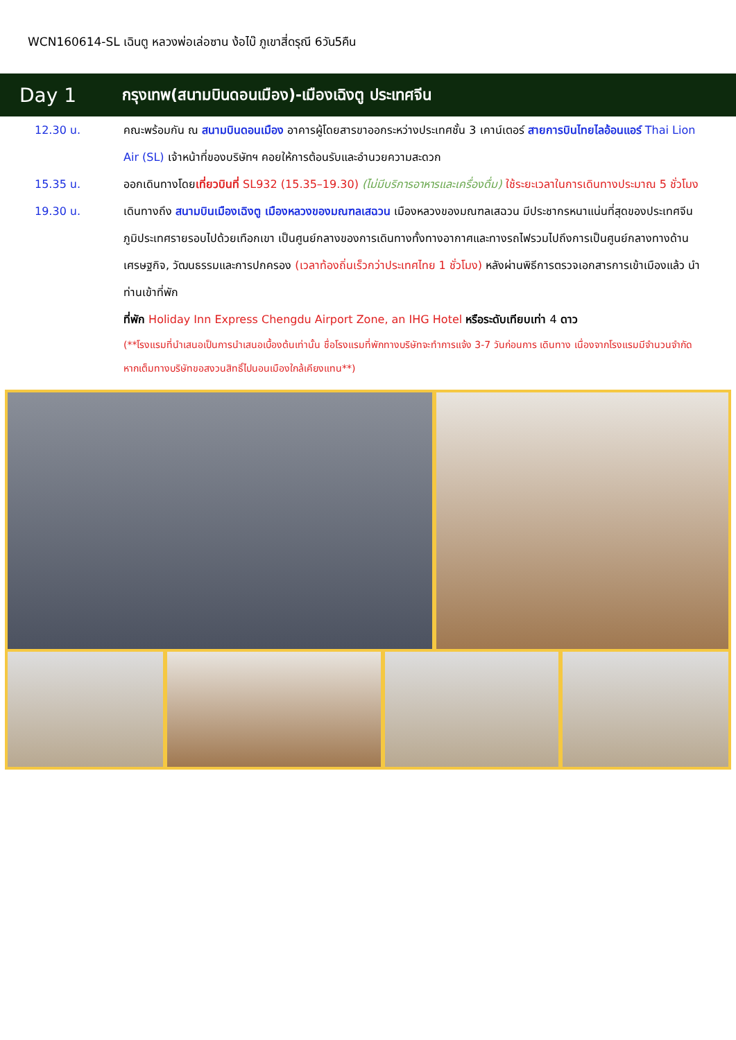WCN160614-SL เฉินตู หลวงพ่อเล่อซาน ง้อไบ๊ ภูเขาสี่ดรุณี 6วัน5คืน
Day 1
กรุงเทพ(สนามบินดอนเมือง)-เมืองเฉิงตู ประเทศจีน
12.30 น. คณะพร้อมกัน ณ สนามบินดอนเมือง อาคารผู้โดยสารขาออกระหว่างประเทศชั้น 3 เคาน์เตอร์ สายการบินไทยไลอ้อนแอร์ Thai Lion Air (SL) เจ้าหน้าที่ของบริษัทฯ คอยให้การต้อนรับและอำนวยความสะดวก
15.35 น. ออกเดินทางโดยเที่ยวบินที่ SL932 (15.35–19.30) (ไม่มีบริการอาหารและเครื่องดื่ม) ใช้ระยะเวลาในการเดินทางประมาณ 5 ชั่วโมง
19.30 น. เดินทางถึง สนามบินเมืองเฉิงตู เมืองหลวงของมณฑลเสฉวน เมืองหลวงของมณฑลเสฉวน มีประชากรหนาแน่นที่สุดของประเทศจีน ภูมิประเทศรายรอบไปด้วยเทือกเขา เป็นศูนย์กลางของการเดินทางทั้งทางอากาศและทางรถไฟรวมไปถึงการเป็นศูนย์กลางทางด้านเศรษฐกิจ, วัฒนธรรมและการปกครอง (เวลาท้องถิ่นเร็วกว่าประเทศไทย 1 ชั่วโมง) หลังผ่านพิธีการตรวจเอกสารการเข้าเมืองแล้ว นำท่านเข้าที่พัก
ที่พัก Holiday Inn Express Chengdu Airport Zone, an IHG Hotel หรือระดับเทียบเท่า 4 ดาว
(**โรงแรมที่นำเสนอเป็นการนำเสนอเบื้องต้นเท่านั้น ชื่อโรงแรมที่พักทางบริษัทจะทำการแจ้ง 3-7 วันก่อนการ เดินทาง เนื่องจากโรงแรมมีจำนวนจำกัด หากเต็มทางบริษัทขอสงวนสิทธิ์ไปนอนเมืองใกล้เคียงแทน**)